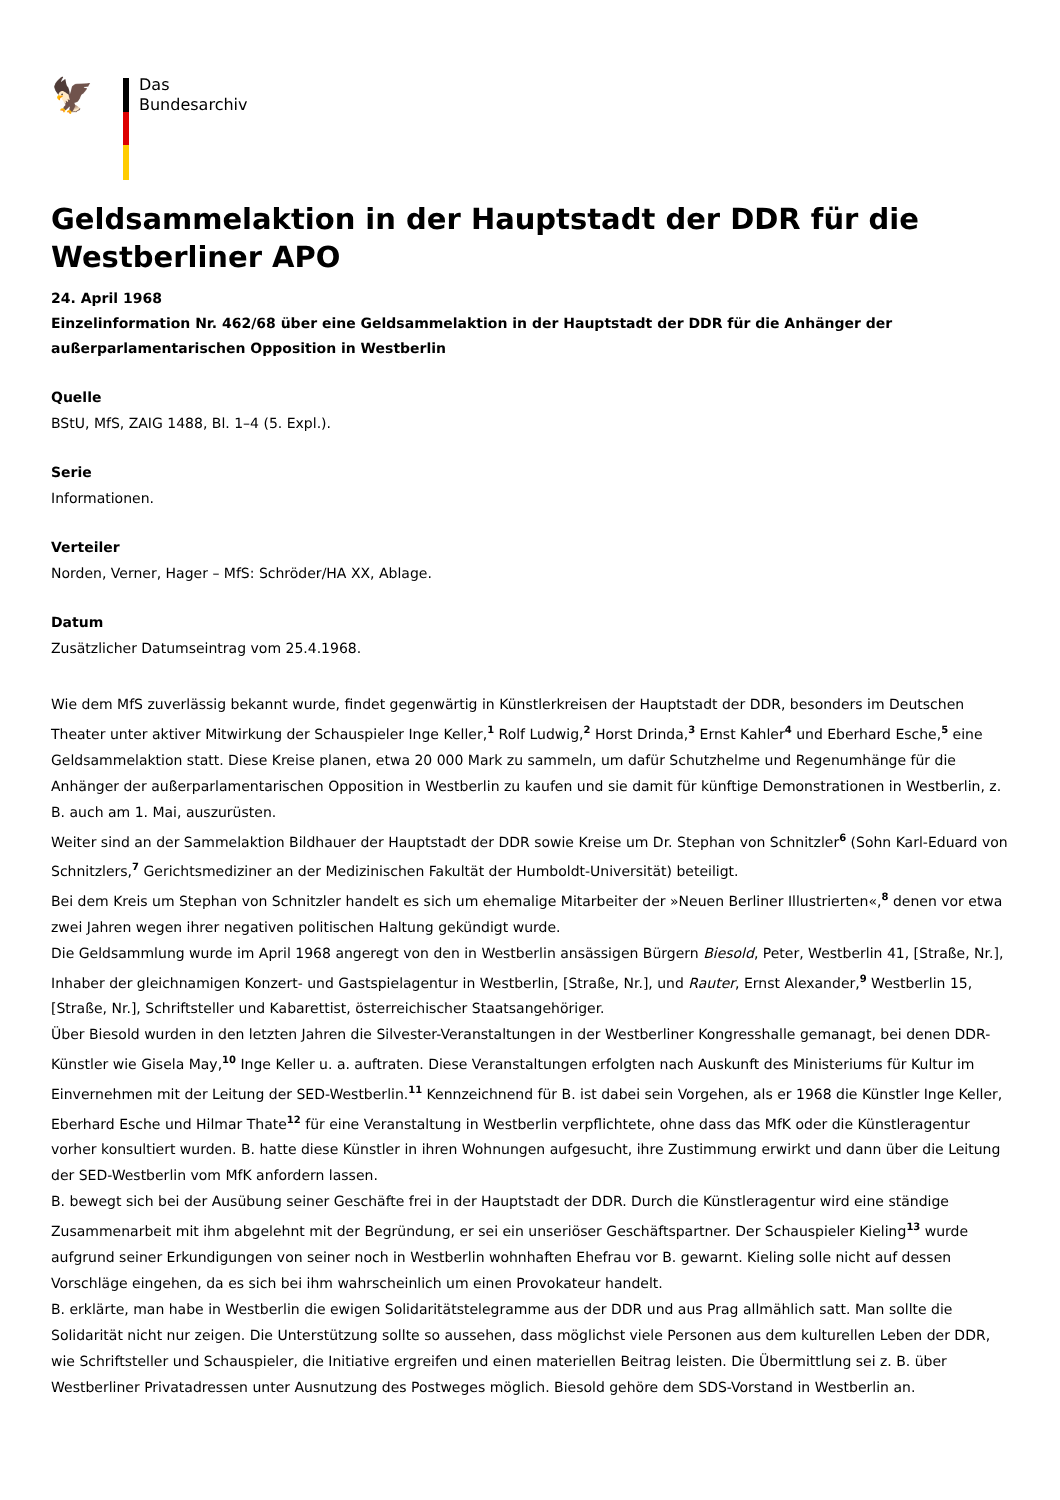🦅
Das
Bundesarchiv
Geldsammelaktion in der Hauptstadt der DDR für die Westberliner APO
24. April 1968
Einzelinformation Nr. 462/68 über eine Geldsammelaktion in der Hauptstadt der DDR für die Anhänger der außerparlamentarischen Opposition in Westberlin
Quelle
BStU, MfS, ZAIG 1488, Bl. 1–4 (5. Expl.).
Serie
Informationen.
Verteiler
Norden, Verner, Hager – MfS: Schröder/HA XX, Ablage.
Datum
Zusätzlicher Datumseintrag vom 25.4.1968.
Wie dem MfS zuverlässig bekannt wurde, findet gegenwärtig in Künstlerkreisen der Hauptstadt der DDR, besonders im Deutschen Theater unter aktiver Mitwirkung der Schauspieler Inge Keller,<sup>1</sup> Rolf Ludwig,<sup>2</sup> Horst Drinda,<sup>3</sup> Ernst Kahler<sup>4</sup> und Eberhard Esche,<sup>5</sup> eine Geldsammelaktion statt. Diese Kreise planen, etwa 20 000 Mark zu sammeln, um dafür Schutzhelme und Regenumhänge für die Anhänger der außerparlamentarischen Opposition in Westberlin zu kaufen und sie damit für künftige Demonstrationen in Westberlin, z. B. auch am 1. Mai, auszurüsten.
Weiter sind an der Sammelaktion Bildhauer der Hauptstadt der DDR sowie Kreise um Dr. Stephan von Schnitzler<sup>6</sup> (Sohn Karl-Eduard von Schnitzlers,<sup>7</sup> Gerichtsmediziner an der Medizinischen Fakultät der Humboldt-Universität) beteiligt.
Bei dem Kreis um Stephan von Schnitzler handelt es sich um ehemalige Mitarbeiter der »Neuen Berliner Illustrierten«,<sup>8</sup> denen vor etwa zwei Jahren wegen ihrer negativen politischen Haltung gekündigt wurde.
Die Geldsammlung wurde im April 1968 angeregt von den in Westberlin ansässigen Bürgern Biesold, Peter, Westberlin 41, [Straße, Nr.], Inhaber der gleichnamigen Konzert- und Gastspielagentur in Westberlin, [Straße, Nr.], und Rauter, Ernst Alexander,<sup>9</sup> Westberlin 15, [Straße, Nr.], Schriftsteller und Kabarettist, österreichischer Staatsangehöriger.
Über Biesold wurden in den letzten Jahren die Silvester-Veranstaltungen in der Westberliner Kongresshalle gemanagt, bei denen DDR-Künstler wie Gisela May,<sup>10</sup> Inge Keller u. a. auftraten. Diese Veranstaltungen erfolgten nach Auskunft des Ministeriums für Kultur im Einvernehmen mit der Leitung der SED-Westberlin.<sup>11</sup> Kennzeichnend für B. ist dabei sein Vorgehen, als er 1968 die Künstler Inge Keller, Eberhard Esche und Hilmar Thate<sup>12</sup> für eine Veranstaltung in Westberlin verpflichtete, ohne dass das MfK oder die Künstleragentur vorher konsultiert wurden. B. hatte diese Künstler in ihren Wohnungen aufgesucht, ihre Zustimmung erwirkt und dann über die Leitung der SED-Westberlin vom MfK anfordern lassen.
B. bewegt sich bei der Ausübung seiner Geschäfte frei in der Hauptstadt der DDR. Durch die Künstleragentur wird eine ständige Zusammenarbeit mit ihm abgelehnt mit der Begründung, er sei ein unseriöser Geschäftspartner. Der Schauspieler Kieling<sup>13</sup> wurde aufgrund seiner Erkundigungen von seiner noch in Westberlin wohnhaften Ehefrau vor B. gewarnt. Kieling solle nicht auf dessen Vorschläge eingehen, da es sich bei ihm wahrscheinlich um einen Provokateur handelt.
B. erklärte, man habe in Westberlin die ewigen Solidaritätstelegramme aus der DDR und aus Prag allmählich satt. Man sollte die Solidarität nicht nur zeigen. Die Unterstützung sollte so aussehen, dass möglichst viele Personen aus dem kulturellen Leben der DDR, wie Schriftsteller und Schauspieler, die Initiative ergreifen und einen materiellen Beitrag leisten. Die Übermittlung sei z. B. über Westberliner Privatadressen unter Ausnutzung des Postweges möglich. Biesold gehöre dem SDS-Vorstand in Westberlin an.